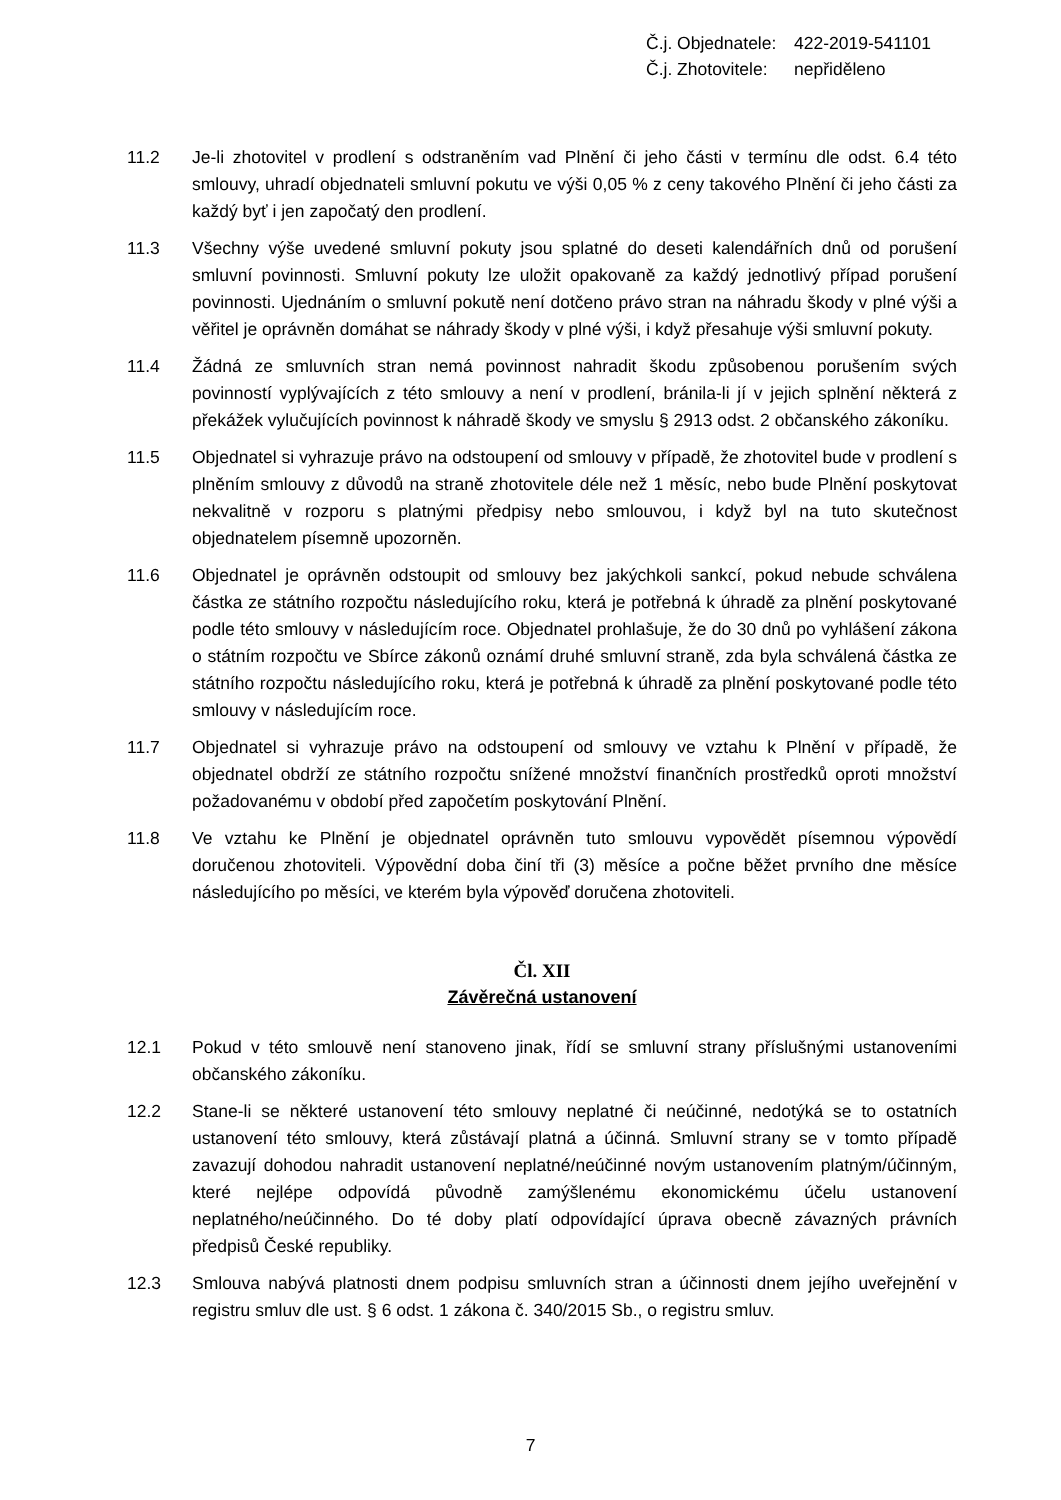Č.j. Objednatele: 422-2019-541101
Č.j. Zhotovitele: nepřiděleno
11.2 Je-li zhotovitel v prodlení s odstraněním vad Plnění či jeho části v termínu dle odst. 6.4 této smlouvy, uhradí objednateli smluvní pokutu ve výši 0,05 % z ceny takového Plnění či jeho části za každý byť i jen započatý den prodlení.
11.3 Všechny výše uvedené smluvní pokuty jsou splatné do deseti kalendářních dnů od porušení smluvní povinnosti. Smluvní pokuty lze uložit opakovaně za každý jednotlivý případ porušení povinnosti. Ujednáním o smluvní pokutě není dotčeno právo stran na náhradu škody v plné výši a věřitel je oprávněn domáhat se náhrady škody v plné výši, i když přesahuje výši smluvní pokuty.
11.4 Žádná ze smluvních stran nemá povinnost nahradit škodu způsobenou porušením svých povinností vyplývajících z této smlouvy a není v prodlení, bránila-li jí v jejich splnění některá z překážek vylučujících povinnost k náhradě škody ve smyslu § 2913 odst. 2 občanského zákoníku.
11.5 Objednatel si vyhrazuje právo na odstoupení od smlouvy v případě, že zhotovitel bude v prodlení s plněním smlouvy z důvodů na straně zhotovitele déle než 1 měsíc, nebo bude Plnění poskytovat nekvalitně v rozporu s platnými předpisy nebo smlouvou, i když byl na tuto skutečnost objednatelem písemně upozorněn.
11.6 Objednatel je oprávněn odstoupit od smlouvy bez jakýchkoli sankcí, pokud nebude schválena částka ze státního rozpočtu následujícího roku, která je potřebná k úhradě za plnění poskytované podle této smlouvy v následujícím roce. Objednatel prohlašuje, že do 30 dnů po vyhlášení zákona o státním rozpočtu ve Sbírce zákonů oznámí druhé smluvní straně, zda byla schválená částka ze státního rozpočtu následujícího roku, která je potřebná k úhradě za plnění poskytované podle této smlouvy v následujícím roce.
11.7 Objednatel si vyhrazuje právo na odstoupení od smlouvy ve vztahu k Plnění v případě, že objednatel obdrží ze státního rozpočtu snížené množství finančních prostředků oproti množství požadovanému v období před započetím poskytování Plnění.
11.8 Ve vztahu ke Plnění je objednatel oprávněn tuto smlouvu vypovědět písemnou výpovědí doručenou zhotoviteli. Výpovědní doba činí tři (3) měsíce a počne běžet prvního dne měsíce následujícího po měsíci, ve kterém byla výpověď doručena zhotoviteli.
Čl. XII
Závěrečná ustanovení
12.1 Pokud v této smlouvě není stanoveno jinak, řídí se smluvní strany příslušnými ustanoveními občanského zákoníku.
12.2 Stane-li se některé ustanovení této smlouvy neplatné či neúčinné, nedotýká se to ostatních ustanovení této smlouvy, která zůstávají platná a účinná. Smluvní strany se v tomto případě zavazují dohodou nahradit ustanovení neplatné/neúčinné novým ustanovením platným/účinným, které nejlépe odpovídá původně zamýšlenému ekonomickému účelu ustanovení neplatného/neúčinného. Do té doby platí odpovídající úprava obecně závazných právních předpisů České republiky.
12.3 Smlouva nabývá platnosti dnem podpisu smluvních stran a účinnosti dnem jejího uveřejnění v registru smluv dle ust. § 6 odst. 1 zákona č. 340/2015 Sb., o registru smluv.
7